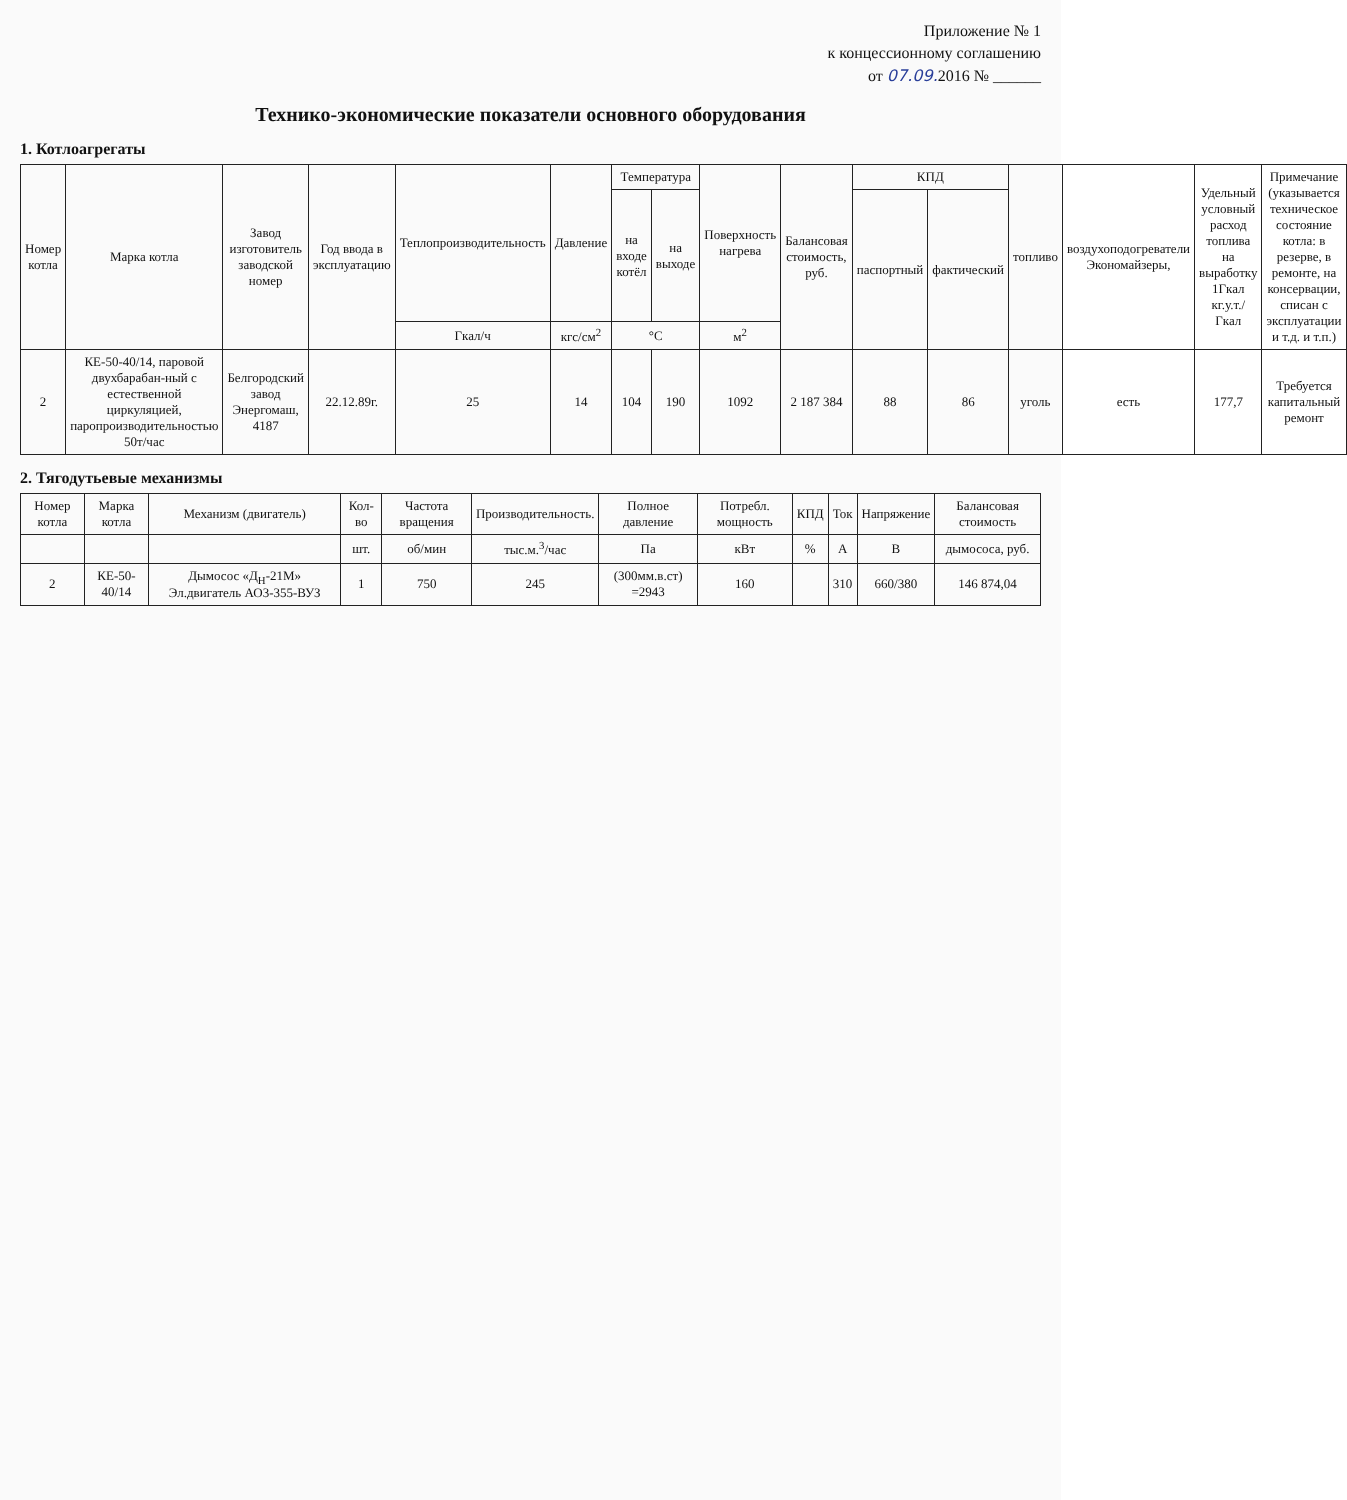Приложение № 1
к концессионному соглашению
от 07.09. 2016 № ______
Технико-экономические показатели основного оборудования
1. Котлоагрегаты
| Номер котла | Марка котла | Завод изготовитель заводской номер | Год ввода в эксплуатацию | Теплопроизводительность | Давление | Температура | | Поверхность нагрева | Балансовая стоимость, руб. | КПД | | топливо | воздухоподогреватели Экономайзеры, | Удельный условный расход топлива на выработку 1Гкал кг.у.т./Гкал | Примечание (указывается техническое состояние котла: в резерве, в ремонте, на консервации, списан с эксплуатации и т.д. и т.п.) |
| --- | --- | --- | --- | --- | --- | --- | --- | --- | --- | --- | --- | --- | --- | --- | --- |
| | | | | | | на входе котёл | на выходе | | | паспортный | фактический | | | | |
| | | | | Гкал/ч | кгс/см<sup>2</sup> | °С | | м<sup>2</sup> | | | | | | | |
| 2 | КЕ-50-40/14, паровой двухбарабан-ный с естественной циркуляцией, паропроизводительностью 50т/час | Белгородский завод Энергомаш, 4187 | 22.12.89г. | 25 | 14 | 104 | 190 | 1092 | 2 187 384 | 88 | 86 | уголь | есть | 177,7 | Требуется капитальный ремонт |
2. Тягодутьевые механизмы
| Номер котла | Марка котла | Механизм (двигатель) | Кол-во | Частота вращения | Производительность. | Полное давление | Потребл. мощность | КПД | Ток | Напряжение | Балансовая стоимость |
| --- | --- | --- | --- | --- | --- | --- | --- | --- | --- | --- | --- |
| | | | шт. | об/мин | тыс.м.<sup>3</sup>/час | Па | кВт | % | А | В | дымососа, руб. |
| 2 | КЕ-50-40/14 | Дымосос «Д<sub>Н</sub>-21М» Эл.двигатель АО3-355-ВУЗ | 1 | 750 | 245 | (300мм.в.ст) =2943 | 160 | | 310 | 660/380 | 146 874,04 |